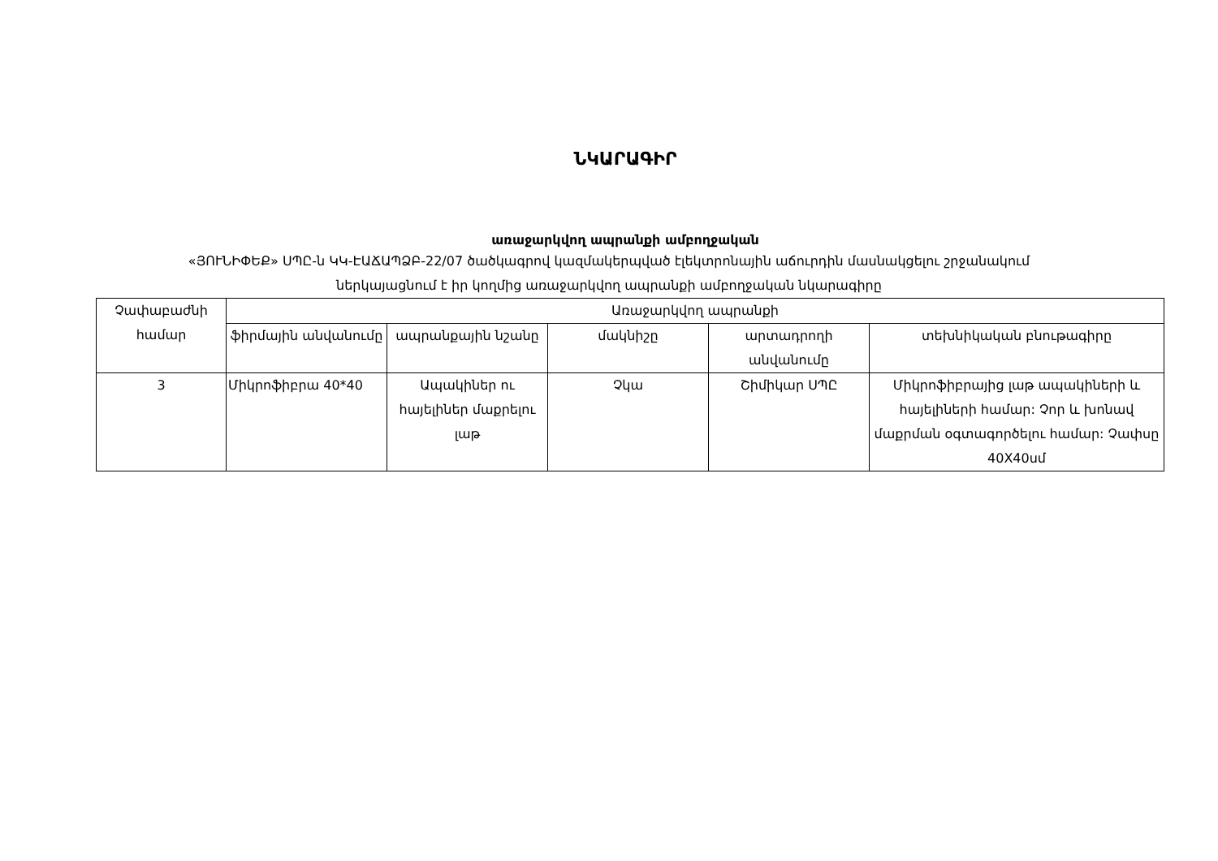ՆԿԱՐԱԳԻՐ
առաջարկվող ապրանքի ամբողջական
«ՅՈՒՆԻՓԵՔ» ՍՊԸ-ն ԿԿ-ԷԱՃԱՊՁԲ-22/07 ծածկագրով կազմակերպված էլեկտրոնային աճուրդին մասնակցելու շրջանակում
ներկայացնում է իր կողմից առաջարկվող ապրանքի ամբողջական նկարագիրը
| Չափաբաժնի համար | Առաջարկվող ապրանքի | | | | |
| --- | --- | --- | --- | --- | --- |
| | ֆիրմային անվանումը | ապրանքային նշանը | մակնիշը | արտադրողի անվանումը | տեխնիկական բնութագիրը |
| 3 | Միկրոֆիբրա 40*40 | Ապակիներ ու հայելիներ մաքրելու լաթ | Չկա | Շիմիկար ՍՊԸ | Միկրոֆիբրայից լաթ ապակիների և հայելիների համար: Չոր և խոնավ մաքրման օգտագործելու համար: Չափսը 40X40սմ |